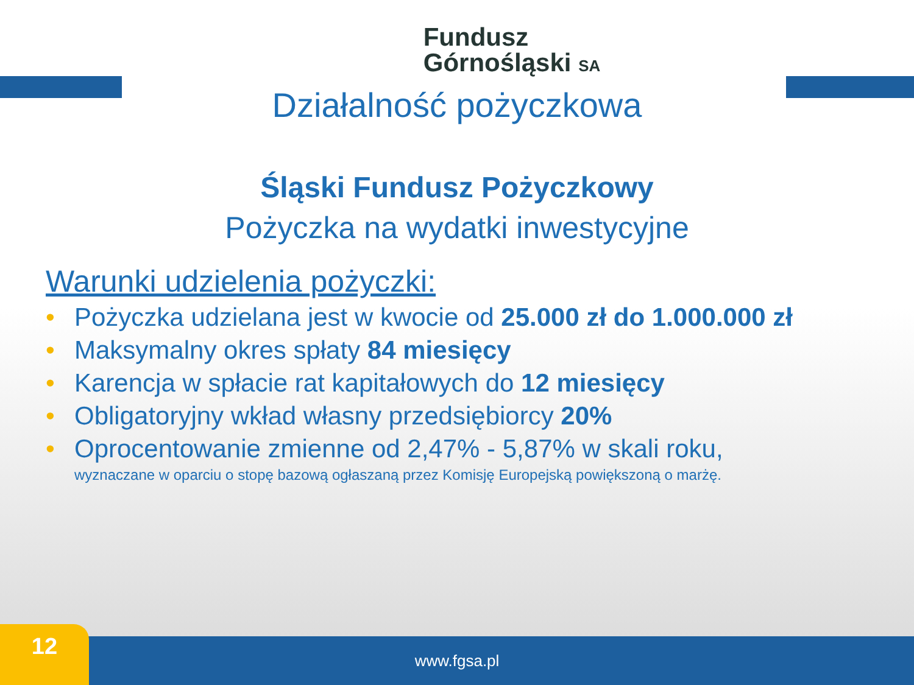Fundusz
Górnośląski SA
Działalność pożyczkowa
Śląski Fundusz Pożyczkowy
Pożyczka na wydatki inwestycyjne
Warunki udzielenia pożyczki:
• Pożyczka udzielana jest w kwocie od 25.000 zł do 1.000.000 zł
• Maksymalny okres spłaty 84 miesięcy
• Karencja w spłacie rat kapitałowych do 12 miesięcy
• Obligatoryjny wkład własny przedsiębiorcy 20%
• Oprocentowanie zmienne od 2,47% - 5,87% w skali roku,
wyznaczane w oparciu o stopę bazową ogłaszaną przez Komisję Europejską powiększoną o marżę.
www.fgsa.pl 12